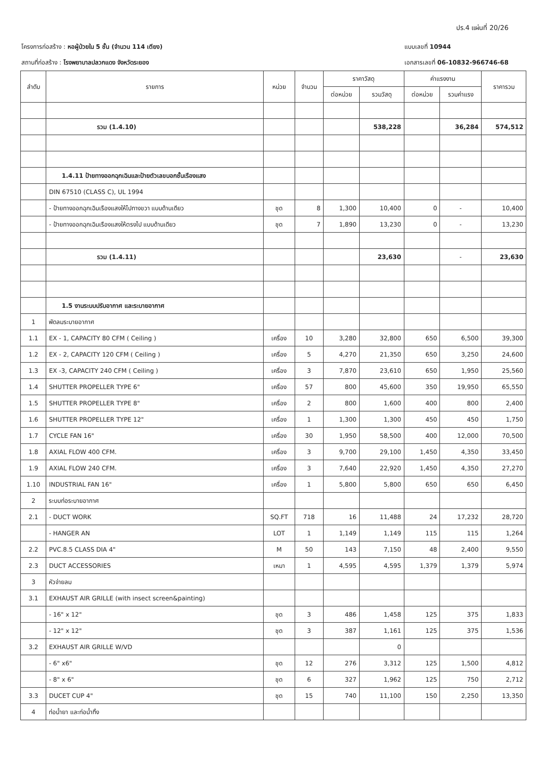ปร.4 แผ่นที่ 20/26
โครงการก่อสร้าง : หอผู้ป่วยใน 5 ชั้น (จำนวน 114 เตียง)
สถานที่ก่อสร้าง : โรงพยาบาลปลวกแดง จังหวัดระยอง
แบบเลขที่ 10944
เอกสารเลขที่ 06-10832-966746-68
| ลำดับ | รายการ | หน่วย | จำนวน | ราคาวัสดุ | | ค่าแรงงาน | | ราคารวม |
| --- | --- | --- | --- | --- | --- | --- | --- | --- |
| | | | | ต่อหน่วย | รวมวัสดุ | ต่อหน่วย | รวมค่าแรง | |
| | รวม (1.4.10) | | | | 538,228 | | 36,284 | 574,512 |
| | 1.4.11 ป้ายทางออกฉุกเฉินและป้ายตัวเลขบอกชั้นเรืองแสง | | | | | | | |
| | DIN 67510 (CLASS C), UL 1994 | | | | | | | |
| | - ป้ายทางออกฉุกเฉินเรืองแสงให้ไปทางขวา แบบด้านเดียว | ชุด | 8 | 1,300 | 10,400 | 0 | - | 10,400 |
| | - ป้ายทางออกฉุกเฉินเรืองแสงให้ตรงไป แบบด้านเดียว | ชุด | 7 | 1,890 | 13,230 | 0 | - | 13,230 |
| | รวม (1.4.11) | | | | 23,630 | | - | 23,630 |
| | 1.5 งานระบบปรับอากาศ และระบายอากาศ | | | | | | | |
| 1 | พัดลมระบายอากาศ | | | | | | | |
| 1.1 | EX - 1, CAPACITY 80 CFM ( Ceiling ) | เครื่อง | 10 | 3,280 | 32,800 | 650 | 6,500 | 39,300 |
| 1.2 | EX - 2, CAPACITY 120 CFM ( Ceiling ) | เครื่อง | 5 | 4,270 | 21,350 | 650 | 3,250 | 24,600 |
| 1.3 | EX -3, CAPACITY 240 CFM ( Ceiling ) | เครื่อง | 3 | 7,870 | 23,610 | 650 | 1,950 | 25,560 |
| 1.4 | SHUTTER PROPELLER TYPE 6" | เครื่อง | 57 | 800 | 45,600 | 350 | 19,950 | 65,550 |
| 1.5 | SHUTTER PROPELLER TYPE 8" | เครื่อง | 2 | 800 | 1,600 | 400 | 800 | 2,400 |
| 1.6 | SHUTTER PROPELLER TYPE 12" | เครื่อง | 1 | 1,300 | 1,300 | 450 | 450 | 1,750 |
| 1.7 | CYCLE FAN 16" | เครื่อง | 30 | 1,950 | 58,500 | 400 | 12,000 | 70,500 |
| 1.8 | AXIAL FLOW 400 CFM. | เครื่อง | 3 | 9,700 | 29,100 | 1,450 | 4,350 | 33,450 |
| 1.9 | AXIAL FLOW 240 CFM. | เครื่อง | 3 | 7,640 | 22,920 | 1,450 | 4,350 | 27,270 |
| 1.10 | INDUSTRIAL FAN 16" | เครื่อง | 1 | 5,800 | 5,800 | 650 | 650 | 6,450 |
| 2 | ระบบท่อระบายอากาศ | | | | | | | |
| 2.1 | - DUCT WORK | SQ.FT | 718 | 16 | 11,488 | 24 | 17,232 | 28,720 |
| | - HANGER AN | LOT | 1 | 1,149 | 1,149 | 115 | 115 | 1,264 |
| 2.2 | PVC.8.5 CLASS DIA 4" | M | 50 | 143 | 7,150 | 48 | 2,400 | 9,550 |
| 2.3 | DUCT ACCESSORIES | เหมา | 1 | 4,595 | 4,595 | 1,379 | 1,379 | 5,974 |
| 3 | หัวจ่ายลม | | | | | | | |
| 3.1 | EXHAUST AIR GRILLE (with insect screen&painting) | | | | | | | |
| | - 16" x 12" | ชุด | 3 | 486 | 1,458 | 125 | 375 | 1,833 |
| | - 12" x 12" | ชุด | 3 | 387 | 1,161 | 125 | 375 | 1,536 |
| 3.2 | EXHAUST AIR GRILLE W/VD | | | | 0 | | | |
| | - 6" x6" | ชุด | 12 | 276 | 3,312 | 125 | 1,500 | 4,812 |
| | - 8" x 6" | ชุด | 6 | 327 | 1,962 | 125 | 750 | 2,712 |
| 3.3 | DUCET CUP 4" | ชุด | 15 | 740 | 11,100 | 150 | 2,250 | 13,350 |
| 4 | ท่อน้ำยา และท่อน้ำทิ้ง | | | | | | | |